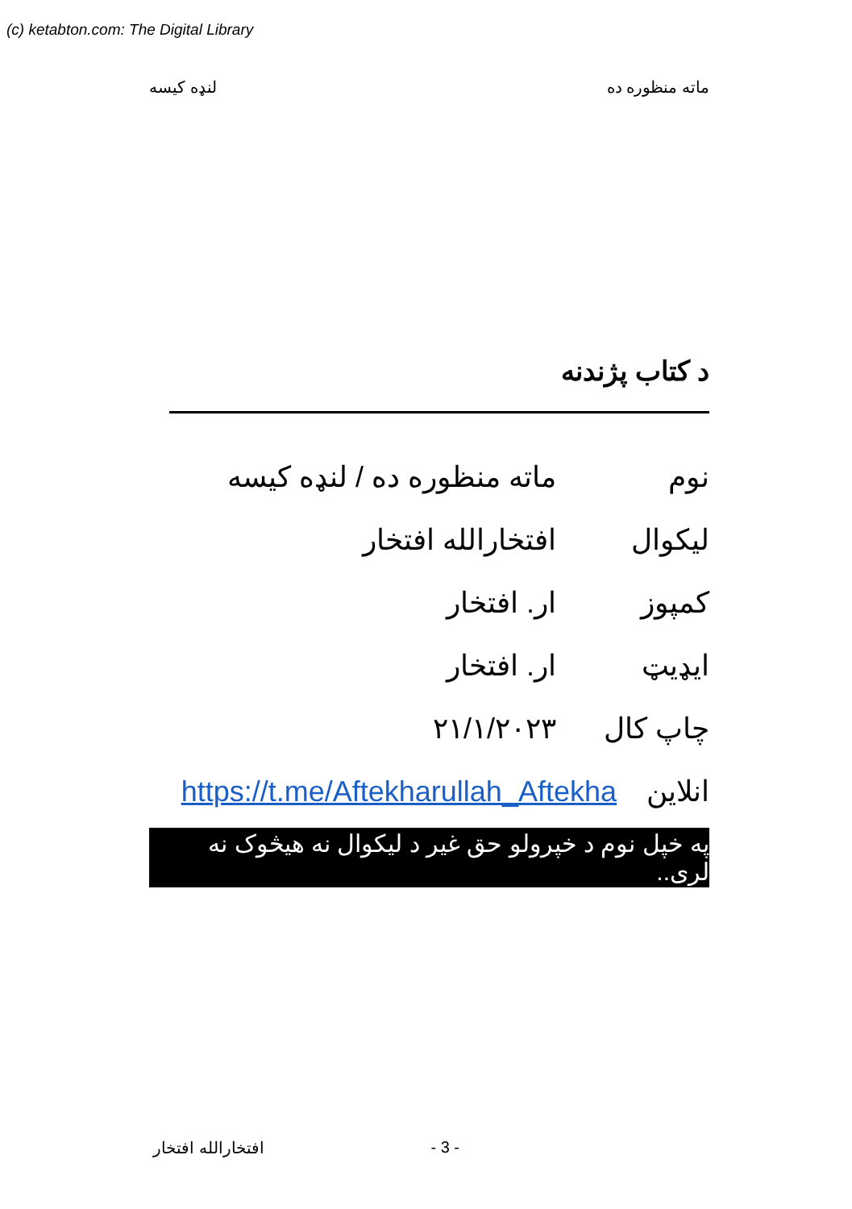(c) ketabton.com: The Digital Library
لنډه کیسه ماته منظوره ده
د کتاب پژندنه
نوم ماته منظوره ده / لنډه کیسه
لیکوال افتخارالله افتخار
کمپوز ار. افتخار
ایډیټ ار. افتخار
چاپ کال ۲۱/۱/۲۰۲۳
انلاین https://t.me/Aftekharullah_Aftekha
په خپل نوم د خپرولو حق غیر د لیکوال نه هیڅوک نه لری..
افتخارالله افتخار - 3 -